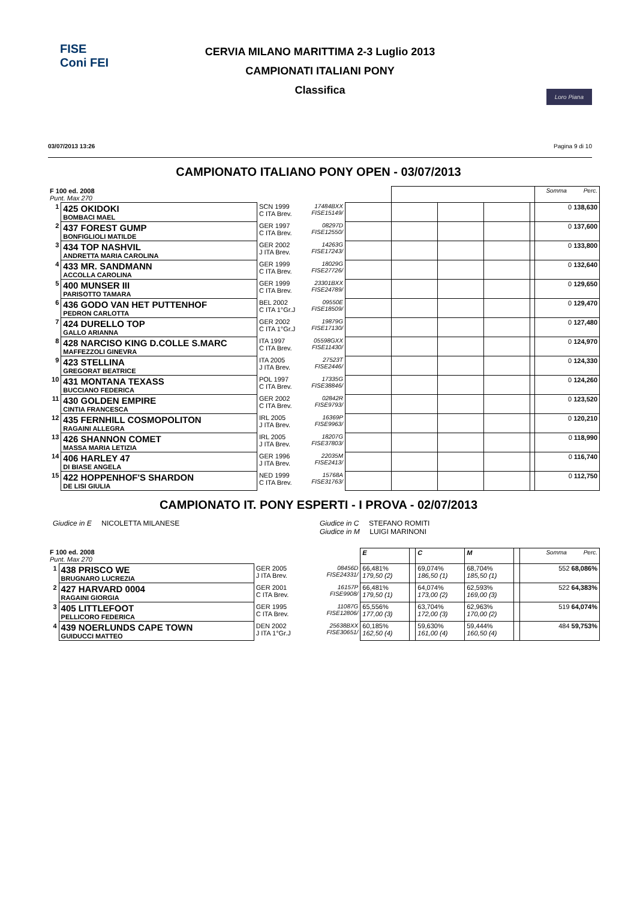FISE
Coni FEI
CERVIA MILANO MARITTIMA 2-3 Luglio 2013
CAMPIONATI ITALIANI PONY
Classifica
Loro Piana
03/07/2013 13:26 Pagina 9 di 10
CAMPIONATO ITALIANO PONY OPEN - 03/07/2013
| F 100 ed. 2008 Punt. Max 270 | | | | | | | | | Somma Perc. |
| 1 | 425 OKIDOKI BOMBACI MAEL | SCN 1999 C ITA Brev. | 17484BXX FISE15149/ | | | | | | 0 138,630 |
| 2 | 437 FOREST GUMP BONFIGLIOLI MATILDE | GER 1997 C ITA Brev. | 08297D FISE12550/ | | | | | | 0 137,600 |
| 3 | 434 TOP NASHVIL ANDRETTA MARIA CAROLINA | GER 2002 J ITA Brev. | 14263G FISE17243/ | | | | | | 0 133,800 |
| 4 | 433 MR. SANDMANN ACCOLLA CAROLINA | GER 1999 C ITA Brev. | 18029G FISE27726/ | | | | | | 0 132,640 |
| 5 | 400 MUNSER III PARISOTTO TAMARA | GER 1999 C ITA Brev. | 23301BXX FISE24789/ | | | | | | 0 129,650 |
| 6 | 436 GODO VAN HET PUTTENHOF PEDRON CARLOTTA | BEL 2002 C ITA 1°Gr.J | 09550E FISE18509/ | | | | | | 0 129,470 |
| 7 | 424 DURELLO TOP GALLO ARIANNA | GER 2002 C ITA 1°Gr.J | 19879G FISE17130/ | | | | | | 0 127,480 |
| 8 | 428 NARCISO KING D.COLLE S.MARC MAFFEZZOLI GINEVRA | ITA 1997 C ITA Brev. | 05598GXX FISE11430/ | | | | | | 0 124,970 |
| 9 | 423 STELLINA GREGORAT BEATRICE | ITA 2005 J ITA Brev. | 27523T FISE2446/ | | | | | | 0 124,330 |
| 10 | 431 MONTANA TEXASS BUCCIANO FEDERICA | POL 1997 C ITA Brev. | 17335G FISE38846/ | | | | | | 0 124,260 |
| 11 | 430 GOLDEN EMPIRE CINTIA FRANCESCA | GER 2002 C ITA Brev. | 02842R FISE9793/ | | | | | | 0 123,520 |
| 12 | 435 FERNHILL COSMOPOLITON RAGAINI ALLEGRA | IRL 2005 J ITA Brev. | 16369P FISE9963/ | | | | | | 0 120,210 |
| 13 | 426 SHANNON COMET MASSA MARIA LETIZIA | IRL 2005 J ITA Brev. | 18207G FISE37803/ | | | | | | 0 118,990 |
| 14 | 406 HARLEY 47 DI BIASE ANGELA | GER 1996 J ITA Brev. | 22035M FISE2413/ | | | | | | 0 116,740 |
| 15 | 422 HOPPENHOF'S SHARDON DE LISI GIULIA | NED 1999 C ITA Brev. | 15768A FISE31763/ | | | | | | 0 112,750 |
CAMPIONATO IT. PONY ESPERTI - I PROVA - 02/07/2013
Giudice in E NICOLETTA MILANESE Giudice in C STEFANO ROMITI
Giudice in M LUIGI MARINONI
| F 100 ed. 2008 Punt. Max 270 | | | | E | | C | M | | Somma Perc. |
| 1 | 438 PRISCO WE BRUGNARO LUCREZIA | GER 2005 J ITA Brev. | 08456D FISE24331/ | 66,481% 179,50 (2) | | 69,074% 186,50 (1) | 68,704% 185,50 (1) | | 552 68,086% |
| 2 | 427 HARVARD 0004 RAGAINI GIORGIA | GER 2001 C ITA Brev. | 16157P FISE9908/ | 66,481% 179,50 (1) | | 64,074% 173,00 (2) | 62,593% 169,00 (3) | | 522 64,383% |
| 3 | 405 LITTLEFOOT PELLICORO FEDERICA | GER 1995 C ITA Brev. | 11087G FISE12806/ | 65,556% 177,00 (3) | | 63,704% 172,00 (3) | 62,963% 170,00 (2) | | 519 64,074% |
| 4 | 439 NOERLUNDS CAPE TOWN GUIDUCCI MATTEO | DEN 2002 J ITA 1°Gr.J | 25638BXX FISE30651/ | 60,185% 162,50 (4) | | 59,630% 161,00 (4) | 59,444% 160,50 (4) | | 484 59,753% |